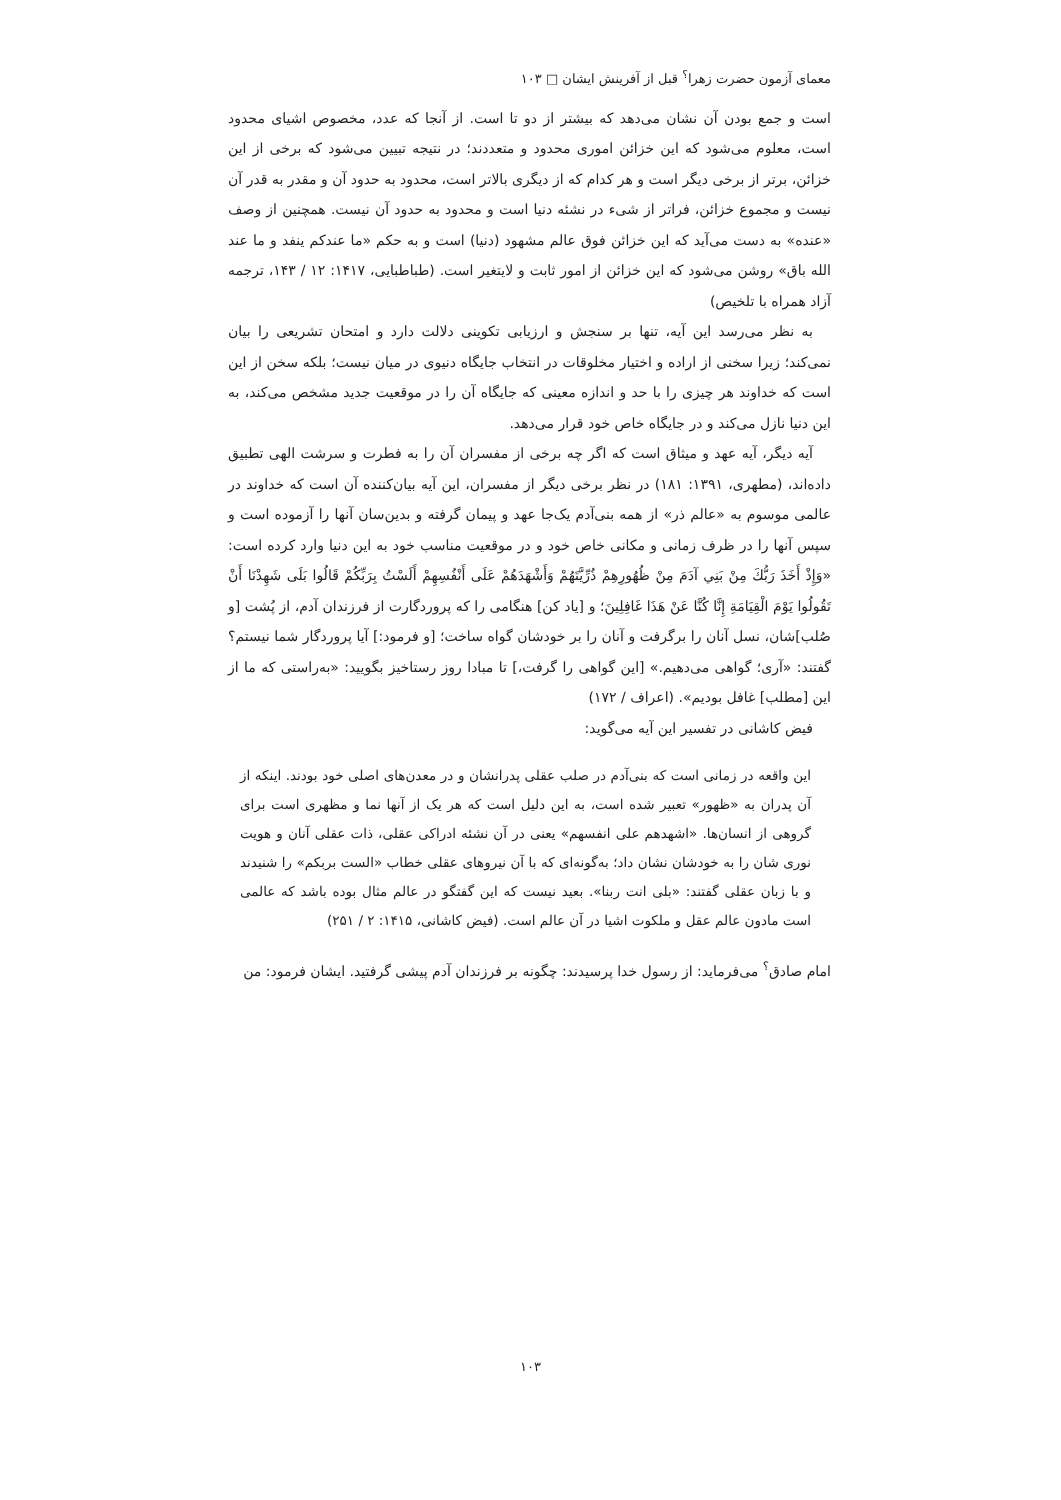معمای آزمون حضرت زهرا<sup>؟</sup> قبل از آفرینش ایشان □ ۱۰۳
است و جمع بودن آن نشان می‌دهد که بیشتر از دو تا است. از آنجا که عدد، مخصوص اشیای محدود است، معلوم می‌شود که این خزائن اموری محدود و متعددند؛ در نتیجه تبیین می‌شود که برخی از این خزائن، برتر از برخی دیگر است و هر کدام که از دیگری بالاتر است، محدود به حدود آن و مقدر به قدر آن نیست و مجموع خزائن، فراتر از شیء در نشئه دنیا است و محدود به حدود آن نیست. همچنین از وصف «عنده» به دست می‌آید که این خزائن فوق عالم مشهود (دنیا) است و به حکم «ما عندکم ینفد و ما عند الله باق» روشن می‌شود که این خزائن از امور ثابت و لایتغیر است. (طباطبایی، ۱۴۱۷: ۱۲ / ۱۴۳، ترجمه آزاد همراه با تلخیص)
به نظر می‌رسد این آیه، تنها بر سنجش و ارزیابی تکوینی دلالت دارد و امتحان تشریعی را بیان نمی‌کند؛ زیرا سخنی از اراده و اختیار مخلوقات در انتخاب جایگاه دنیوی در میان نیست؛ بلکه سخن از این است که خداوند هر چیزی را با حد و اندازه معینی که جایگاه آن را در موقعیت جدید مشخص می‌کند، به این دنیا نازل می‌کند و در جایگاه خاص خود قرار می‌دهد.
آیه دیگر، آیه عهد و میثاق است که اگر چه برخی از مفسران آن را به فطرت و سرشت الهی تطبیق داده‌اند، (مطهری، ۱۳۹۱: ۱۸۱) در نظر برخی دیگر از مفسران، این آیه بیان‌کننده آن است که خداوند در عالمی موسوم به «عالم ذر» از همه بنی‌آدم یک‌جا عهد و پیمان گرفته و بدین‌سان آنها را آزموده است و سپس آنها را در ظرف زمانی و مکانی خاص خود و در موقعیت مناسب خود به این دنیا وارد کرده است: «وَإِذْ أَخَذَ رَبُّكَ مِنْ بَنِي آدَمَ مِنْ ظُهُورِهِمْ ذُرِّيَّتَهُمْ وَأَشْهَدَهُمْ عَلَى أَنْفُسِهِمْ أَلَسْتُ بِرَبِّكُمْ قَالُوا بَلَى شَهِدْنَا أَنْ تَقُولُوا يَوْمَ الْقِيَامَةِ إِنَّا كُنَّا عَنْ هَذَا غَافِلِينَ؛ و [یاد کن] هنگامی را که پروردگارت از فرزندان آدم، از پُشت [و صُلب]شان، نسل آنان را برگرفت و آنان را بر خودشان گواه ساخت؛ [و فرمود:] آیا پروردگار شما نیستم؟ گفتند: «آری؛ گواهی می‌دهیم.» [این گواهی را گرفت،] تا مبادا روز رستاخیز بگویید: «به‌راستی که ما از این [مطلب] غافل بودیم». (اعراف / ۱۷۲)
فیض کاشانی در تفسیر این آیه می‌گوید:
این واقعه در زمانی است که بنی‌آدم در صلب عقلی پدرانشان و در معدن‌های اصلی خود بودند. اینکه از آن پدران به «ظهور» تعبیر شده است، به این دلیل است که هر یک از آنها نما و مظهری است برای گروهی از انسان‌ها. «اشهدهم علی انفسهم» یعنی در آن نشئه ادراکی عقلی، ذات عقلی آنان و هویت نوری شان را به خودشان نشان داد؛ به‌گونه‌ای که با آن نیروهای عقلی خطاب «الست بربکم» را شنیدند و با زبان عقلی گفتند: «بلی انت ربنا». بعید نیست که این گفتگو در عالم مثال بوده باشد که عالمی است مادون عالم عقل و ملکوت اشیا در آن عالم است. (فیض کاشانی، ۱۴۱۵: ۲ / ۲۵۱)
امام صادق<sup>؟</sup> می‌فرماید: از رسول خدا پرسیدند: چگونه بر فرزندان آدم پیشی گرفتید. ایشان فرمود: من
۱۰۳